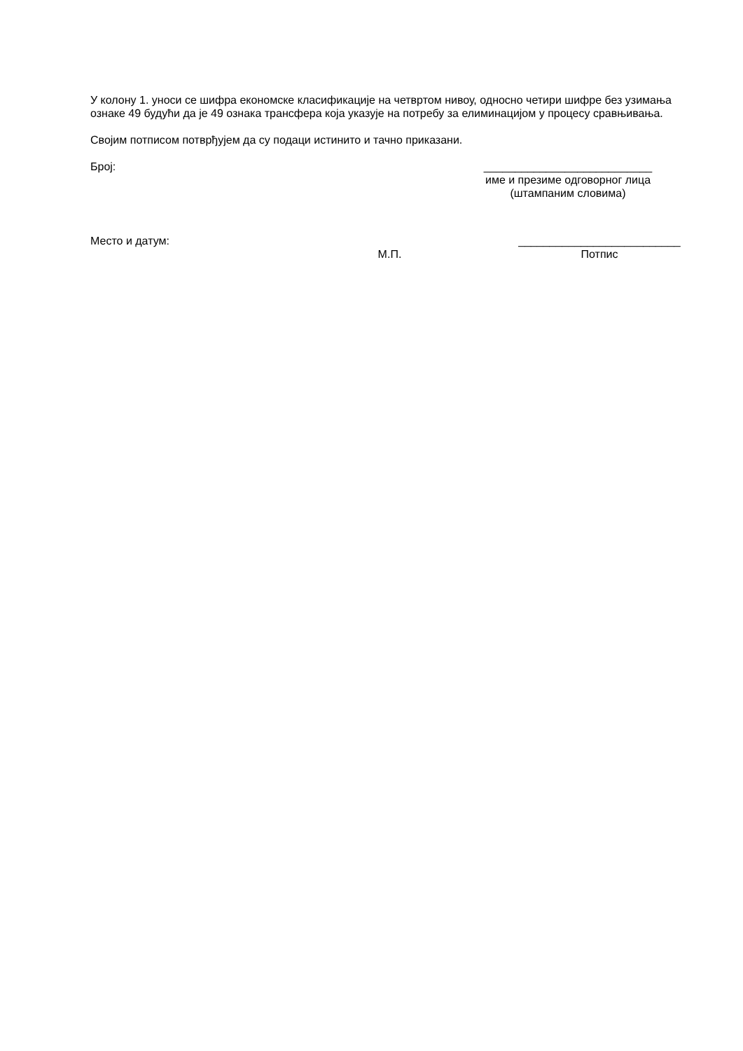У колону 1. уноси се шифра економске класификације на четвртом нивоу, односно четири шифре без узимања ознаке 49 будући да је 49 ознака трансфера која указује на потребу за елиминацијом у процесу сравњивања.
Својим потписом потврђујем да су подаци истинито и тачно приказани.
Број: ___________________________
име и презиме одговорног лица
(штампаним словима)
Место и датум:
М.П.
__________________________
Потпис